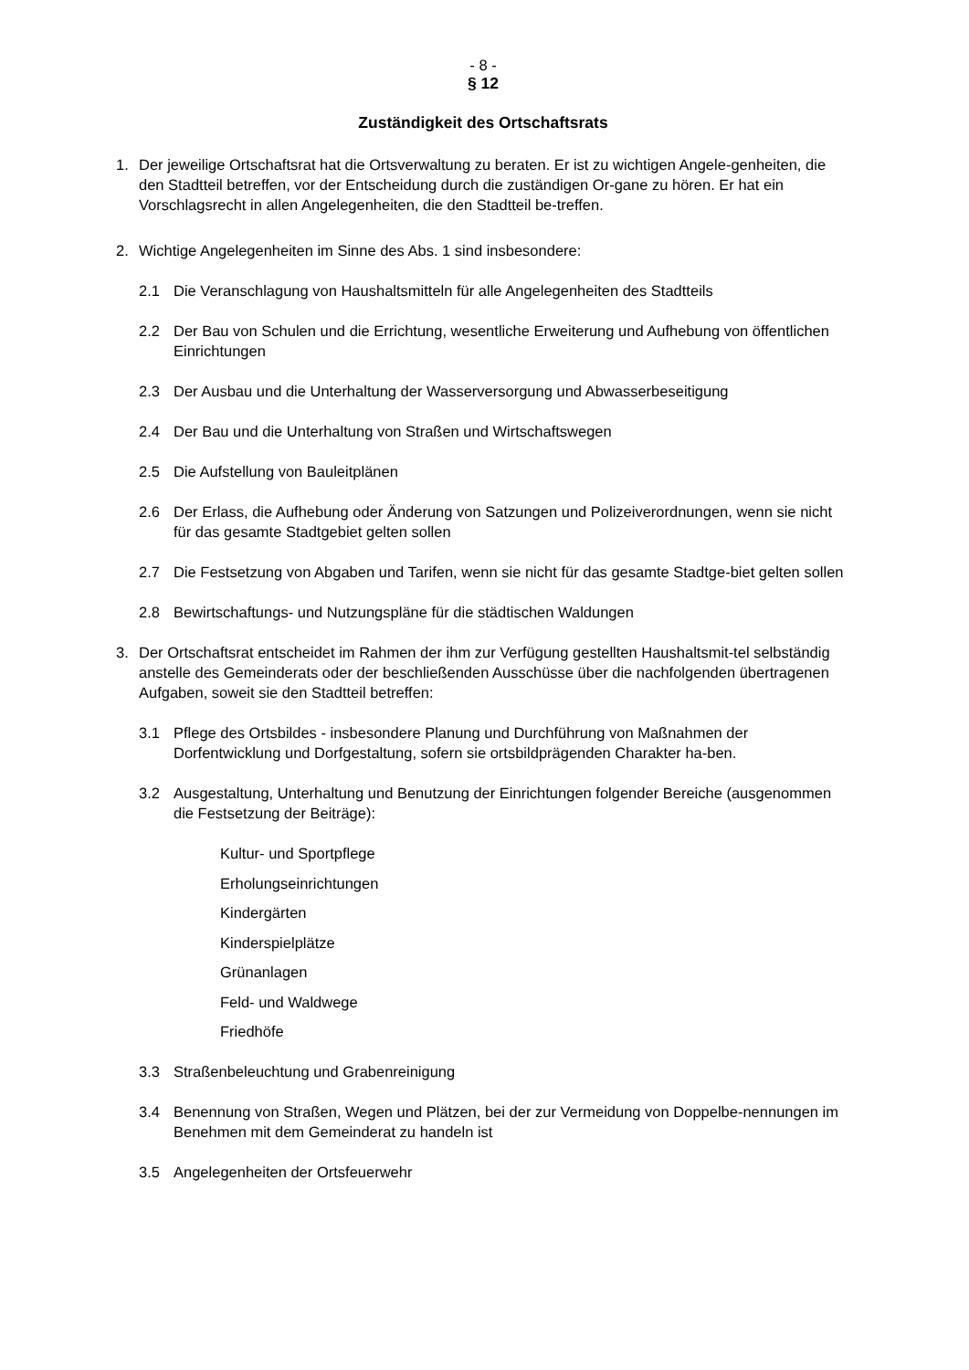- 8 -
§ 12
Zuständigkeit des Ortschaftsrats
1. Der jeweilige Ortschaftsrat hat die Ortsverwaltung zu beraten. Er ist zu wichtigen Angele-genheiten, die den Stadtteil betreffen, vor der Entscheidung durch die zuständigen Or-gane zu hören. Er hat ein Vorschlagsrecht in allen Angelegenheiten, die den Stadtteil be-treffen.
2. Wichtige Angelegenheiten im Sinne des Abs. 1 sind insbesondere:
2.1 Die Veranschlagung von Haushaltsmitteln für alle Angelegenheiten des Stadtteils
2.2 Der Bau von Schulen und die Errichtung, wesentliche Erweiterung und Aufhebung von öffentlichen Einrichtungen
2.3 Der Ausbau und die Unterhaltung der Wasserversorgung und Abwasserbeseitigung
2.4 Der Bau und die Unterhaltung von Straßen und Wirtschaftswegen
2.5 Die Aufstellung von Bauleitplänen
2.6 Der Erlass, die Aufhebung oder Änderung von Satzungen und Polizeiverordnungen, wenn sie nicht für das gesamte Stadtgebiet gelten sollen
2.7 Die Festsetzung von Abgaben und Tarifen, wenn sie nicht für das gesamte Stadtge-biet gelten sollen
2.8 Bewirtschaftungs- und Nutzungspläne für die städtischen Waldungen
3. Der Ortschaftsrat entscheidet im Rahmen der ihm zur Verfügung gestellten Haushaltsmit-tel selbständig anstelle des Gemeinderats oder der beschließenden Ausschüsse über die nachfolgenden übertragenen Aufgaben, soweit sie den Stadtteil betreffen:
3.1 Pflege des Ortsbildes - insbesondere Planung und Durchführung von Maßnahmen der Dorfentwicklung und Dorfgestaltung, sofern sie ortsbildprägenden Charakter ha-ben.
3.2 Ausgestaltung, Unterhaltung und Benutzung der Einrichtungen folgender Bereiche (ausgenommen die Festsetzung der Beiträge):
Kultur- und Sportpflege
Erholungseinrichtungen
Kindergärten
Kinderspielplätze
Grünanlagen
Feld- und Waldwege
Friedhöfe
3.3 Straßenbeleuchtung und Grabenreinigung
3.4 Benennung von Straßen, Wegen und Plätzen, bei der zur Vermeidung von Doppelbe-nennungen im Benehmen mit dem Gemeinderat zu handeln ist
3.5 Angelegenheiten der Ortsfeuerwehr